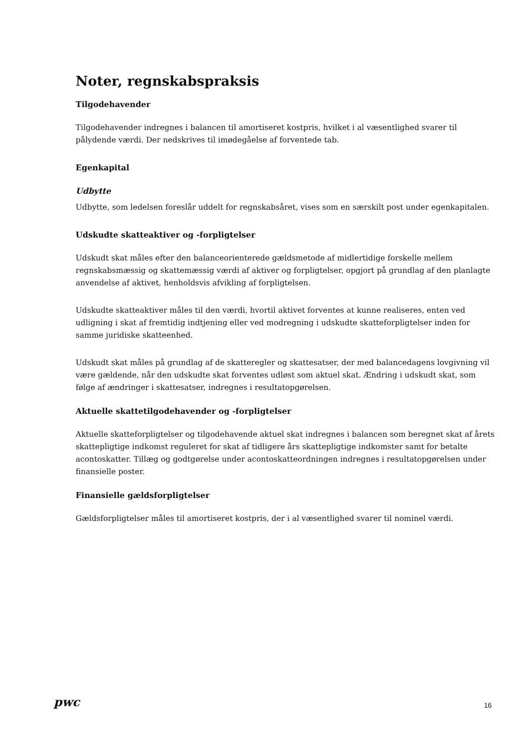Noter, regnskabspraksis
Tilgodehavender
Tilgodehavender indregnes i balancen til amortiseret kostpris, hvilket i al væsentlighed svarer til pålydende værdi. Der nedskrives til imødegåelse af forventede tab.
Egenkapital
Udbytte
Udbytte, som ledelsen foreslår uddelt for regnskabsåret, vises som en særskilt post under egenkapitalen.
Udskudte skatteaktiver og -forpligtelser
Udskudt skat måles efter den balanceorienterede gældsmetode af midlertidige forskelle mellem regnskabsmæssig og skattemæssig værdi af aktiver og forpligtelser, opgjort på grundlag af den planlagte anvendelse af aktivet, henholdsvis afvikling af forpligtelsen.
Udskudte skatteaktiver måles til den værdi, hvortil aktivet forventes at kunne realiseres, enten ved udligning i skat af fremtidig indtjening eller ved modregning i udskudte skatteforpligtelser inden for samme juridiske skatteenhed.
Udskudt skat måles på grundlag af de skatteregler og skattesatser, der med balancedagens lovgivning vil være gældende, når den udskudte skat forventes udløst som aktuel skat. Ændring i udskudt skat, som følge af ændringer i skattesatser, indregnes i resultatopgørelsen.
Aktuelle skattetilgodehavender og -forpligtelser
Aktuelle skatteforpligtelser og tilgodehavende aktuel skat indregnes i balancen som beregnet skat af årets skattepligtige indkomst reguleret for skat af tidligere års skattepligtige indkomster samt for betalte acontoskatter. Tillæg og godtgørelse under acontoskatteordningen indregnes i resultatopgørelsen under finansielle poster.
Finansielle gældsforpligtelser
Gældsforpligtelser måles til amortiseret kostpris, der i al væsentlighed svarer til nominel værdi.
pwc
16